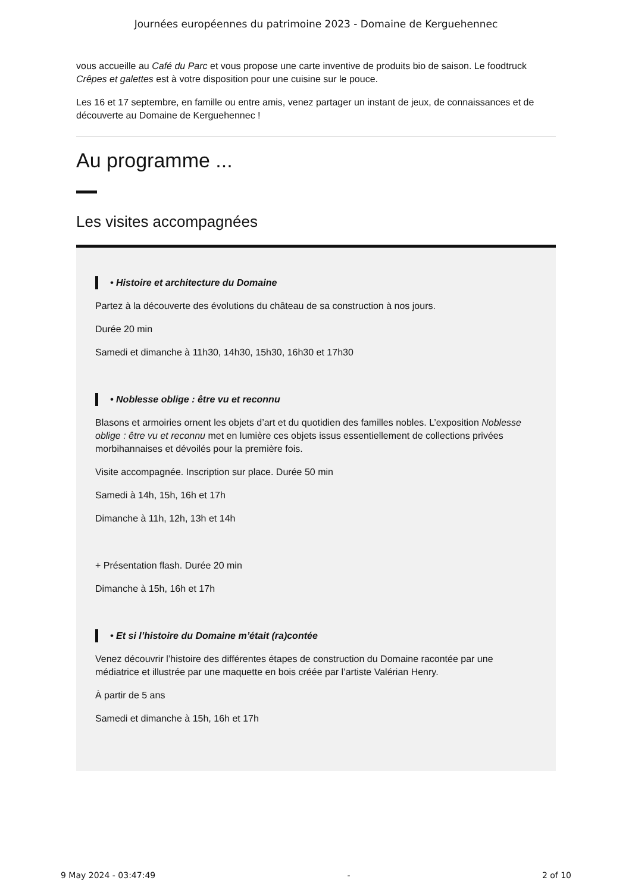Journées européennes du patrimoine 2023 - Domaine de Kerguehennec
vous accueille au Café du Parc et vous propose une carte inventive de produits bio de saison. Le foodtruck Crêpes et galettes est à votre disposition pour une cuisine sur le pouce.
Les 16 et 17 septembre, en famille ou entre amis, venez partager un instant de jeux, de connaissances et de découverte au Domaine de Kerguehennec !
Au programme ...
Les visites accompagnées
• Histoire et architecture du Domaine
Partez à la découverte des évolutions du château de sa construction à nos jours.
Durée 20 min
Samedi et dimanche à 11h30, 14h30, 15h30, 16h30 et 17h30
• Noblesse oblige : être vu et reconnu
Blasons et armoiries ornent les objets d’art et du quotidien des familles nobles. L’exposition Noblesse oblige : être vu et reconnu met en lumière ces objets issus essentiellement de collections privées morbihannaises et dévoilés pour la première fois.
Visite accompagnée. Inscription sur place. Durée 50 min
Samedi à 14h, 15h, 16h et 17h
Dimanche à 11h, 12h, 13h et 14h
+ Présentation flash. Durée 20 min
Dimanche à 15h, 16h et 17h
• Et si l’histoire du Domaine m’était (ra)contée
Venez découvrir l’histoire des différentes étapes de construction du Domaine racontée par une médiatrice et illustrée par une maquette en bois créée par l’artiste Valérian Henry.
À partir de 5 ans
Samedi et dimanche à 15h, 16h et 17h
9 May 2024 - 03:47:49 - 2 of 10